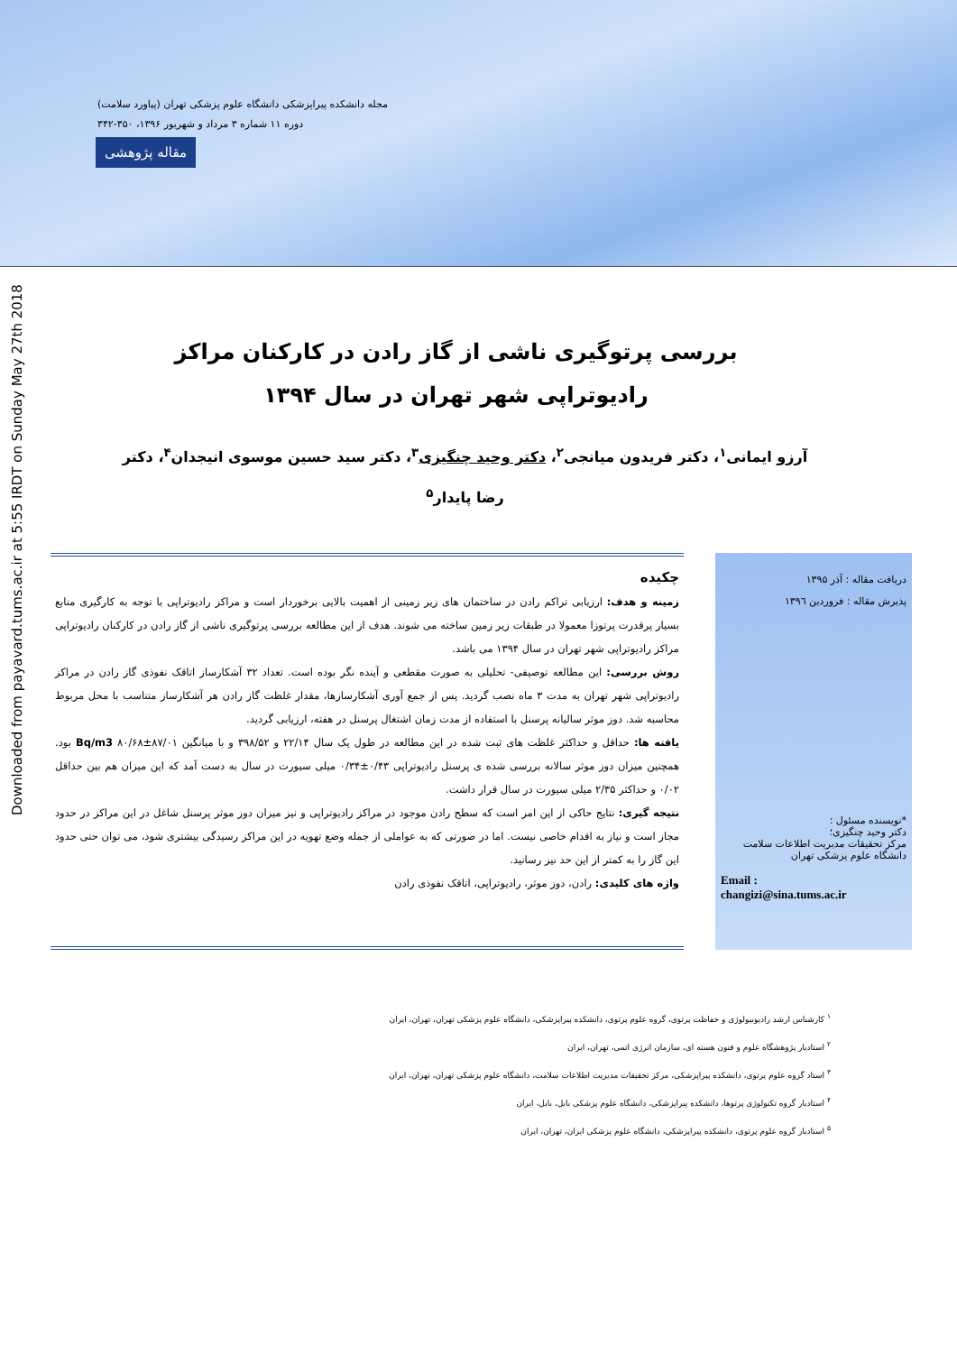مجله دانشکده پیراپزشکی دانشگاه علوم پزشکی تهران (پیاورد سلامت)
دوره ۱۱ شماره ۳ مرداد و شهریور ۱۳۹۶، ۳۵۰-۳۴۲
مقاله پژوهشی
Downloaded from payavard.tums.ac.ir at 5:55 IRDT on Sunday May 27th 2018
بررسی پرتوگیری ناشی از گاز رادن در کارکنان مراکز رادیوتراپی شهر تهران در سال ۱۳۹۴
آرزو ایمانی<sup>۱</sup>، دکتر فریدون میانجی<sup>۲</sup>، دکتر وحید چنگیزی<sup>۳</sup>، دکتر سید حسین موسوی انیجدان<sup>۴</sup>، دکتر رضا پایدار<sup>۵</sup>
دریافت مقاله : آذر ۱۳۹۵
پذیرش مقاله : فروردین ۱۳۹٦
*نویسنده مسئول :
دکتر وحید چنگیزی؛
مرکز تحقیقات مدیریت اطلاعات سلامت
دانشگاه علوم پزشکی تهران
Email :
changizi@sina.tums.ac.ir
چکیده
زمینه و هدف: ارزیابی تراکم رادن در ساختمان های زیر زمینی از اهمیت بالایی برخوردار است و مراکز رادیوتراپی با توجه به کارگیری منابع بسیار پرقدرت پرتوزا معمولا در طبقات زیر زمین ساخته می شوند. هدف از این مطالعه بررسی پرتوگیری ناشی از گاز رادن در کارکنان رادیوتراپی مراکز رادیوتراپی شهر تهران در سال ۱۳۹۴ می باشد.
روش بررسی: این مطالعه توصیفی- تحلیلی به صورت مقطعی و آینده نگر بوده است. تعداد ۳۲ آشکارساز اتاقک نفوذی گاز رادن در مراکز رادیوتراپی شهر تهران به مدت ۳ ماه نصب گردید. پس از جمع آوری آشکارسازها، مقدار غلظت گاز رادن هر آشکارساز متناسب با محل مربوط محاسبه شد. دوز موثر سالیانه پرسنل با استفاده از مدت زمان اشتغال پرسنل در هفته، ارزیابی گردید.
یافته ها: حداقل و حداکثر غلظت های ثبت شده در این مطالعه در طول یک سال ۲۲/۱۴ و ۳۹۸/۵۲ و با میانگین Bq/m3 ۸۰/۶۸±۸۷/۰۱ بود. همچنین میزان دوز موثر سالانه بررسی شده ی پرسنل رادیوتراپی ۰/۴۳±۰/۳۴ میلی سیورت در سال به دست آمد که این میزان هم بین حداقل ۰/۰۲ و حداکثر ۲/۳۵ میلی سیورت در سال قرار داشت.
نتیجه گیری: نتایج حاکی از این امر است که سطح رادن موجود در مراکز رادیوتراپی و نیز میزان دوز موثر پرسنل شاغل در این مراکز در حدود مجاز است و نیاز به اقدام خاصی نیست. اما در صورتی که به عواملی از جمله وضع تهویه در این مراکز رسیدگی بیشتری شود، می توان حتی حدود این گاز را به کمتر از این حد نیز رسانید.
واژه های کلیدی: رادن، دوز موثر، رادیوتراپی، اتاقک نفوذی رادن
<sup>۱</sup> کارشناس ارشد رادیوبیولوژی و حفاظت پرتوی، گروه علوم پرتوی، دانشکده پیراپزشکی، دانشگاه علوم پزشکی تهران، تهران، ایران
<sup>۲</sup> استادیار پژوهشگاه علوم و فنون هسته ای، سازمان انرژی اتمی، تهران، ایران
<sup>۳</sup> استاد گروه علوم پرتوی، دانشکده پیراپزشکی، مرکز تحقیقات مدیریت اطلاعات سلامت، دانشگاه علوم پزشکی تهران، تهران، ایران
<sup>۴</sup> استادیار گروه تکنولوژی پرتوها، دانشکده پیراپزشکی، دانشگاه علوم پزشکی بابل، بابل، ایران
<sup>۵</sup> استادیار گروه علوم پرتوی، دانشکده پیراپزشکی، دانشگاه علوم پزشکی ایران، تهران، ایران